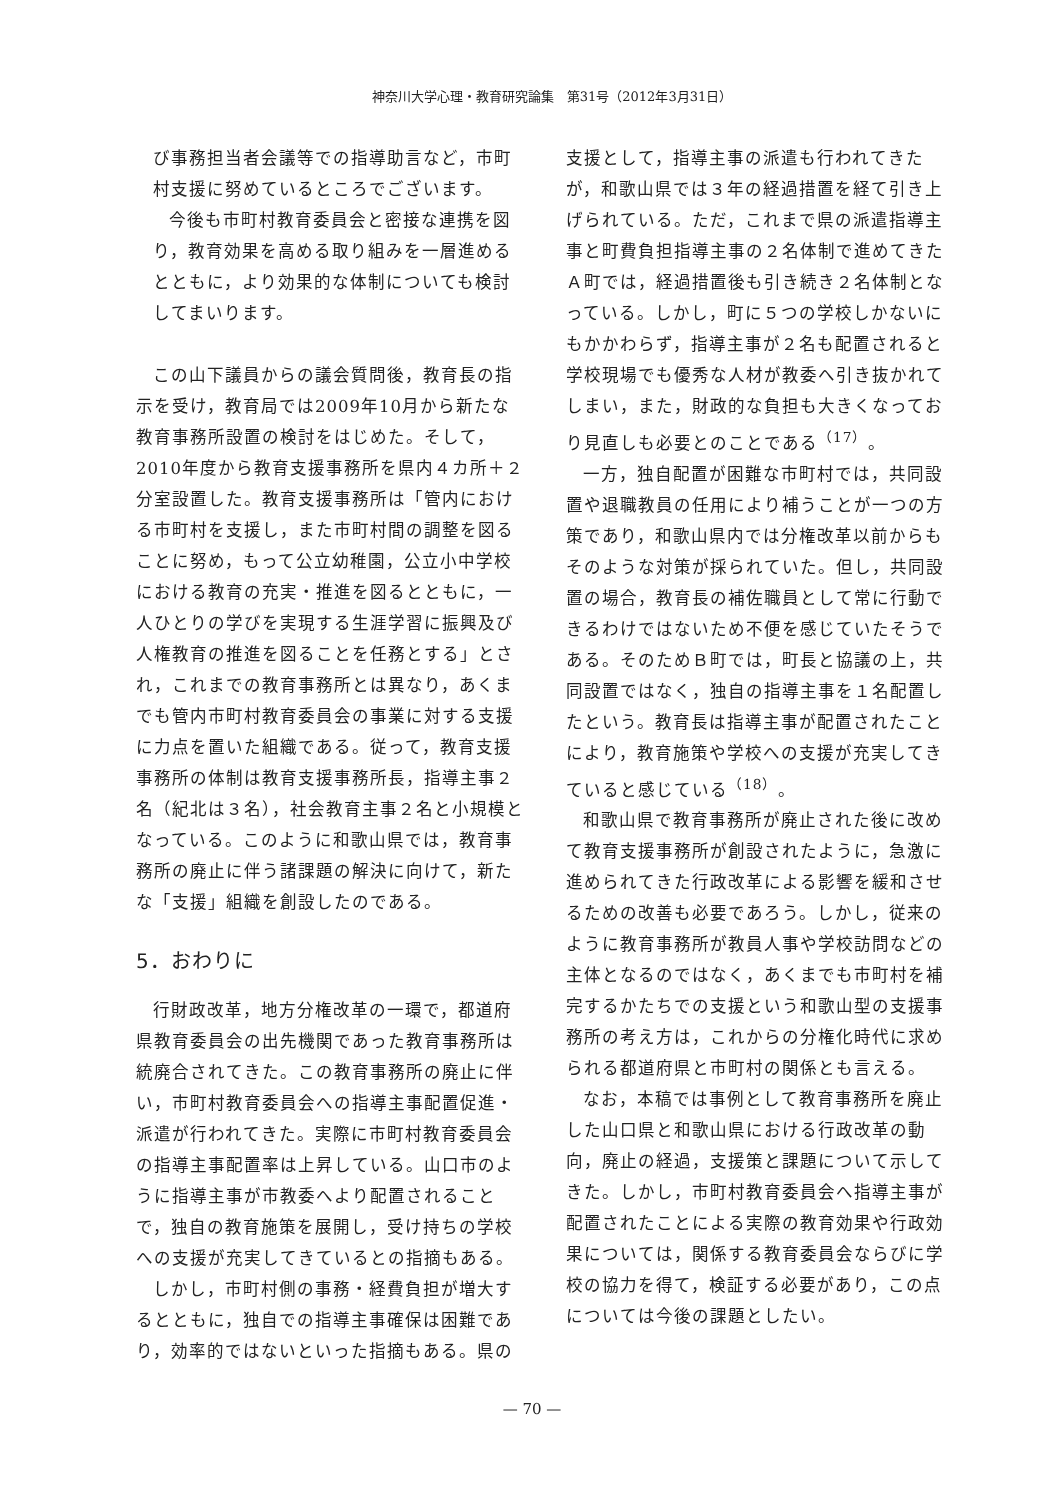神奈川大学心理・教育研究論集　第31号（2012年3月31日）
び事務担当者会議等での指導助言など，市町村支援に努めているところでございます。
今後も市町村教育委員会と密接な連携を図り，教育効果を高める取り組みを一層進めるとともに，より効果的な体制についても検討してまいります。
この山下議員からの議会質問後，教育長の指示を受け，教育局では2009年10月から新たな教育事務所設置の検討をはじめた。そして，2010年度から教育支援事務所を県内４カ所＋２分室設置した。教育支援事務所は「管内における市町村を支援し，また市町村間の調整を図ることに努め，もって公立幼稚園，公立小中学校における教育の充実・推進を図るとともに，一人ひとりの学びを実現する生涯学習に振興及び人権教育の推進を図ることを任務とする」とされ，これまでの教育事務所とは異なり，あくまでも管内市町村教育委員会の事業に対する支援に力点を置いた組織である。従って，教育支援事務所の体制は教育支援事務所長，指導主事２名（紀北は３名），社会教育主事２名と小規模となっている。このように和歌山県では，教育事務所の廃止に伴う諸課題の解決に向けて，新たな「支援」組織を創設したのである。
5．おわりに
行財政改革，地方分権改革の一環で，都道府県教育委員会の出先機関であった教育事務所は統廃合されてきた。この教育事務所の廃止に伴い，市町村教育委員会への指導主事配置促進・派遣が行われてきた。実際に市町村教育委員会の指導主事配置率は上昇している。山口市のように指導主事が市教委へより配置されることで，独自の教育施策を展開し，受け持ちの学校への支援が充実してきているとの指摘もある。
しかし，市町村側の事務・経費負担が増大するとともに，独自での指導主事確保は困難であり，効率的ではないといった指摘もある。県の
支援として，指導主事の派遣も行われてきたが，和歌山県では３年の経過措置を経て引き上げられている。ただ，これまで県の派遣指導主事と町費負担指導主事の２名体制で進めてきたＡ町では，経過措置後も引き続き２名体制となっている。しかし，町に５つの学校しかないにもかかわらず，指導主事が２名も配置されると学校現場でも優秀な人材が教委へ引き抜かれてしまい，また，財政的な負担も大きくなっており見直しも必要とのことである<sup>（17）</sup>。
一方，独自配置が困難な市町村では，共同設置や退職教員の任用により補うことが一つの方策であり，和歌山県内では分権改革以前からもそのような対策が採られていた。但し，共同設置の場合，教育長の補佐職員として常に行動できるわけではないため不便を感じていたそうである。そのためＢ町では，町長と協議の上，共同設置ではなく，独自の指導主事を１名配置したという。教育長は指導主事が配置されたことにより，教育施策や学校への支援が充実してきていると感じている<sup>（18）</sup>。
和歌山県で教育事務所が廃止された後に改めて教育支援事務所が創設されたように，急激に進められてきた行政改革による影響を緩和させるための改善も必要であろう。しかし，従来のように教育事務所が教員人事や学校訪問などの主体となるのではなく，あくまでも市町村を補完するかたちでの支援という和歌山型の支援事務所の考え方は，これからの分権化時代に求められる都道府県と市町村の関係とも言える。
なお，本稿では事例として教育事務所を廃止した山口県と和歌山県における行政改革の動向，廃止の経過，支援策と課題について示してきた。しかし，市町村教育委員会へ指導主事が配置されたことによる実際の教育効果や行政効果については，関係する教育委員会ならびに学校の協力を得て，検証する必要があり，この点については今後の課題としたい。
— 70 —